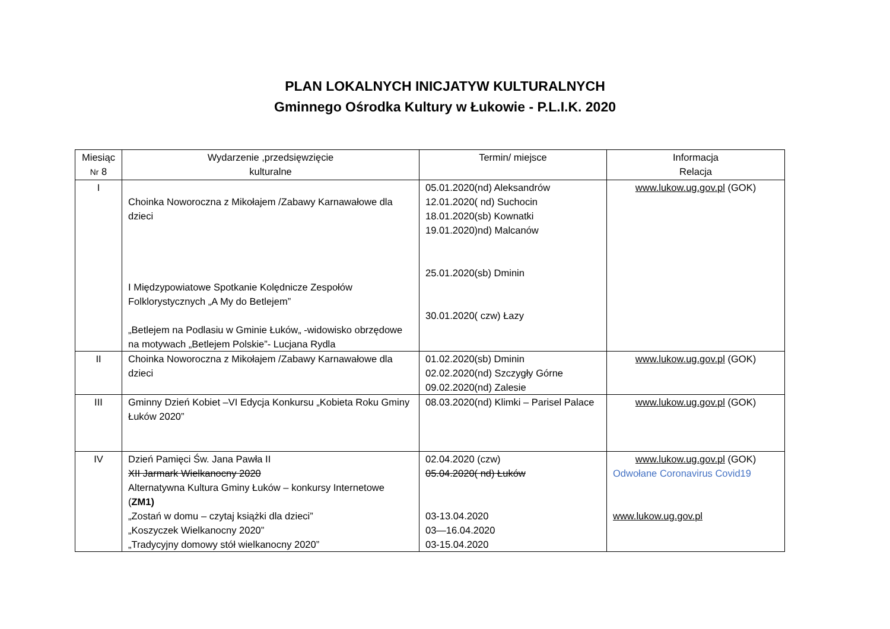PLAN LOKALNYCH INICJATYW KULTURALNYCH
Gminnego Ośrodka Kultury w Łukowie - P.L.I.K. 2020
| Miesiąc Nr 8 | Wydarzenie ,przedsięwzięcie kulturalne | Termin/ miejsce | Informacja Relacja |
| --- | --- | --- | --- |
| I | Choinka Noworoczna z Mikołajem /Zabawy Karnawałowe dla dzieci I Międzypowiatowe Spotkanie Kolędnicze Zespołów Folklorystycznych „A My do Betlejem” „Betlejem na Podlasiu w Gminie Łuków„ -widowisko obrzędowe na motywach „Betlejem Polskie”- Lucjana Rydla | 05.01.2020(nd) Aleksandrów 12.01.2020( nd) Suchocin 18.01.2020(sb) Kownatki 19.01.2020)nd) Malcanów 25.01.2020(sb) Dminin 30.01.2020( czw) Łazy | www.lukow.ug.gov.pl (GOK) |
| II | Choinka Noworoczna z Mikołajem /Zabawy Karnawałowe dla dzieci | 01.02.2020(sb) Dminin 02.02.2020(nd) Szczygły Górne 09.02.2020(nd) Zalesie | www.lukow.ug.gov.pl (GOK) |
| III | Gminny Dzień Kobiet –VI Edycja Konkursu „Kobieta Roku Gminy Łuków 2020” | 08.03.2020(nd) Klimki – Parisel Palace | www.lukow.ug.gov.pl (GOK) |
| IV | Dzień Pamięci Św. Jana Pawła II XII Jarmark Wielkanocny 2020 Alternatywna Kultura Gminy Łuków – konkursy Internetowe ( ZM1) „Zostań w domu – czytaj książki dla dzieci” „Koszyczek Wielkanocny 2020” „Tradycyjny domowy stół wielkanocny 2020” | 02.04.2020 (czw) 05.04.2020( nd) Łuków 03-13.04.2020 03—16.04.2020 03-15.04.2020 | www.lukow.ug.gov.pl (GOK) Odwołane Coronavirus Covid19 www.lukow.ug.gov.pl |